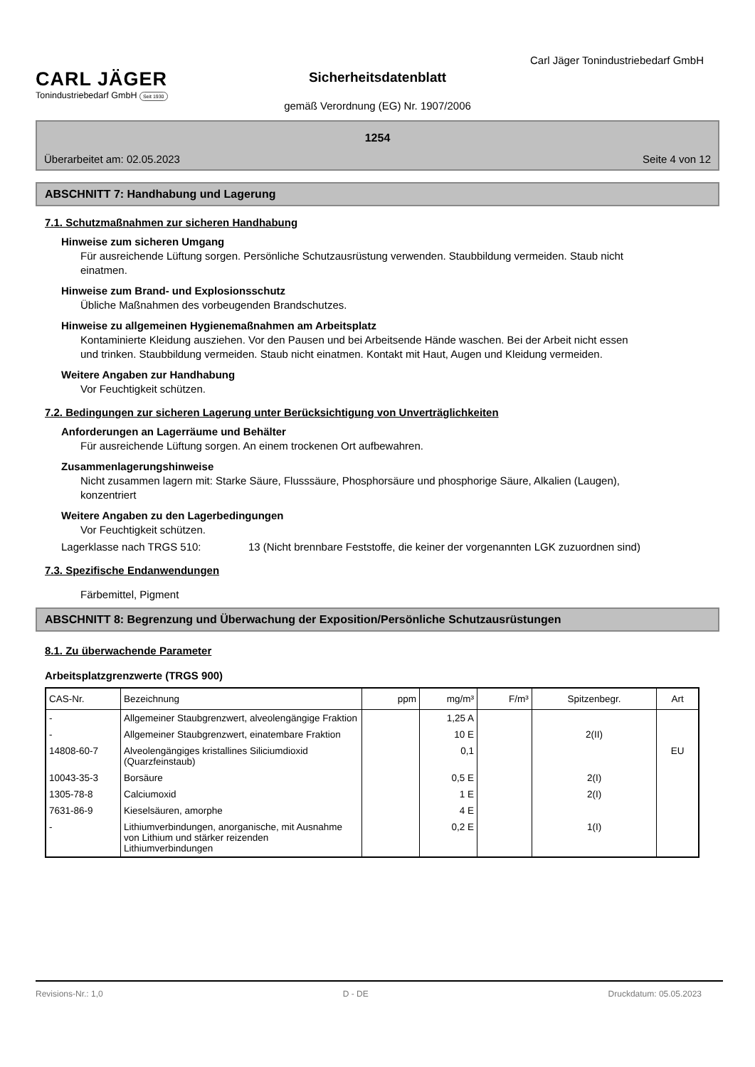Carl Jäger Tonindustriebedarf GmbH
CARL JÄGER
Tonindustriebedarf GmbH Seit 1930
Sicherheitsdatenblatt
gemäß Verordnung (EG) Nr. 1907/2006
1254
Überarbeitet am: 02.05.2023 Seite 4 von 12
ABSCHNITT 7: Handhabung und Lagerung
7.1. Schutzmaßnahmen zur sicheren Handhabung
Hinweise zum sicheren Umgang
Für ausreichende Lüftung sorgen. Persönliche Schutzausrüstung verwenden. Staubbildung vermeiden. Staub nicht einatmen.
Hinweise zum Brand- und Explosionsschutz
Übliche Maßnahmen des vorbeugenden Brandschutzes.
Hinweise zu allgemeinen Hygienemaßnahmen am Arbeitsplatz
Kontaminierte Kleidung ausziehen. Vor den Pausen und bei Arbeitsende Hände waschen. Bei der Arbeit nicht essen und trinken. Staubbildung vermeiden. Staub nicht einatmen. Kontakt mit Haut, Augen und Kleidung vermeiden.
Weitere Angaben zur Handhabung
Vor Feuchtigkeit schützen.
7.2. Bedingungen zur sicheren Lagerung unter Berücksichtigung von Unverträglichkeiten
Anforderungen an Lagerräume und Behälter
Für ausreichende Lüftung sorgen. An einem trockenen Ort aufbewahren.
Zusammenlagerungshinweise
Nicht zusammen lagern mit: Starke Säure, Flusssäure, Phosphorsäure und phosphorige Säure, Alkalien (Laugen), konzentriert
Weitere Angaben zu den Lagerbedingungen
Vor Feuchtigkeit schützen.
Lagerklasse nach TRGS 510: 13 (Nicht brennbare Feststoffe, die keiner der vorgenannten LGK zuzuordnen sind)
7.3. Spezifische Endanwendungen
Färbemittel, Pigment
ABSCHNITT 8: Begrenzung und Überwachung der Exposition/Persönliche Schutzausrüstungen
8.1. Zu überwachende Parameter
Arbeitsplatzgrenzwerte (TRGS 900)
| CAS-Nr. | Bezeichnung | ppm | mg/m³ | F/m³ | Spitzenbegr. | Art |
| --- | --- | --- | --- | --- | --- | --- |
| - | Allgemeiner Staubgrenzwert, alveolengängige Fraktion | | 1,25 A | | | |
| - | Allgemeiner Staubgrenzwert, einatembare Fraktion | | 10 E | | 2(II) | |
| 14808-60-7 | Alveolengängiges kristallines Siliciumdioxid (Quarzfeinstaub) | | 0,1 | | | EU |
| 10043-35-3 | Borsäure | | 0,5 E | | 2(I) | |
| 1305-78-8 | Calciumoxid | | 1 E | | 2(I) | |
| 7631-86-9 | Kieselsäuren, amorphe | | 4 E | | | |
| - | Lithiumverbindungen, anorganische, mit Ausnahme von Lithium und stärker reizenden Lithiumverbindungen | | 0,2 E | | 1(I) | |
Revisions-Nr.: 1,0 D - DE Druckdatum: 05.05.2023